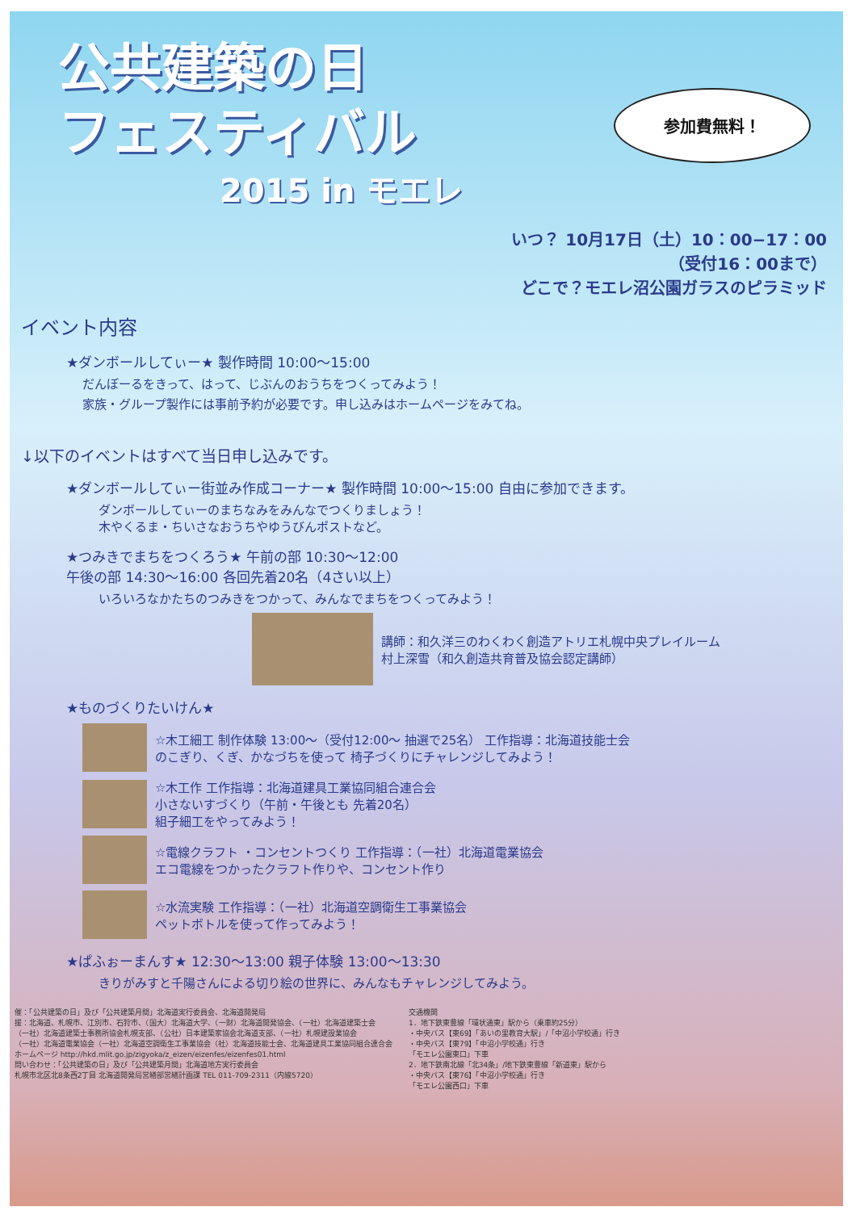公共建築の日
フェスティバル
2015 in モエレ
参加費無料！
いつ？ 10月17日（土）10：00−17：00
（受付16：00まで）
どこで？モエレ沼公園ガラスのピラミッド
イベント内容
★ダンボールしてぃー★ 製作時間 10:00〜15:00
だんぼーるをきって、はって、じぶんのおうちをつくってみよう！
家族・グループ製作には事前予約が必要です。申し込みはホームページをみてね。
↓以下のイベントはすべて当日申し込みです。
★ダンボールしてぃー街並み作成コーナー★ 製作時間 10:00〜15:00 自由に参加できます。
ダンボールしてぃーのまちなみをみんなでつくりましょう！
木やくるま・ちいさなおうちやゆうびんポストなど。
★つみきでまちをつくろう★ 午前の部 10:30〜12:00
午後の部 14:30〜16:00 各回先着20名（4さい以上）
いろいろなかたちのつみきをつかって、みんなでまちをつくってみよう！
講師：和久洋三のわくわく創造アトリエ札幌中央プレイルーム
村上深雪（和久創造共育普及協会認定講師）
★ものづくりたいけん★
☆木工細工 制作体験 13:00〜（受付12:00〜 抽選で25名） 工作指導：北海道技能士会
のこぎり、くぎ、かなづちを使って 椅子づくりにチャレンジしてみよう！
☆木工作 工作指導：北海道建具工業協同組合連合会
小さないすづくり（午前・午後とも 先着20名）
組子細工をやってみよう！
☆電線クラフト ・コンセントつくり 工作指導：（一社）北海道電業協会
エコ電線をつかったクラフト作りや、コンセント作り
☆水流実験 工作指導：（一社）北海道空調衛生工事業協会
ペットボトルを使って作ってみよう！
★ぱふぉーまんす★ 12:30〜13:00 親子体験 13:00〜13:30
きりがみすと千陽さんによる切り絵の世界に、みんなもチャレンジしてみよう。
催：「公共建築の日」及び「公共建築月間」北海道実行委員会、北海道開発局
援：北海道、札幌市、江別市、石狩市、（国大）北海道大学、（一財）北海道開発協会、（一社）北海道建築士会
（一社）北海道建築士事務所協会札幌支部、（公社）日本建築家協会北海道支部、（一社）札幌建設業協会
（一社）北海道電業協会（一社）北海道空調衛生工事業協会（社）北海道技能士会、北海道建具工業協同組合連合会
ホームページ http://hkd.mlit.go.jp/zigyoka/z_eizen/eizenfes/eizenfes01.html
問い合わせ：「公共建築の日」及び「公共建築月間」北海道地方実行委員会
札幌市北区北8条西2丁目 北海道開発局営繕部営繕計画課 TEL 011-709-2311（内線5720）
交通機関
1．地下鉄東豊線「環状通東」駅から（乗車約25分）
・中央バス【東69】「あいの里教育大駅」/「中沼小学校通」行き
・中央バス【東79】「中沼小学校通」行き
「モエレ公園東口」下車
2．地下鉄南北線「北34条」/地下鉄東豊線「新道東」駅から
・中央バス【東76】「中沼小学校通」行き
「モエレ公園西口」下車